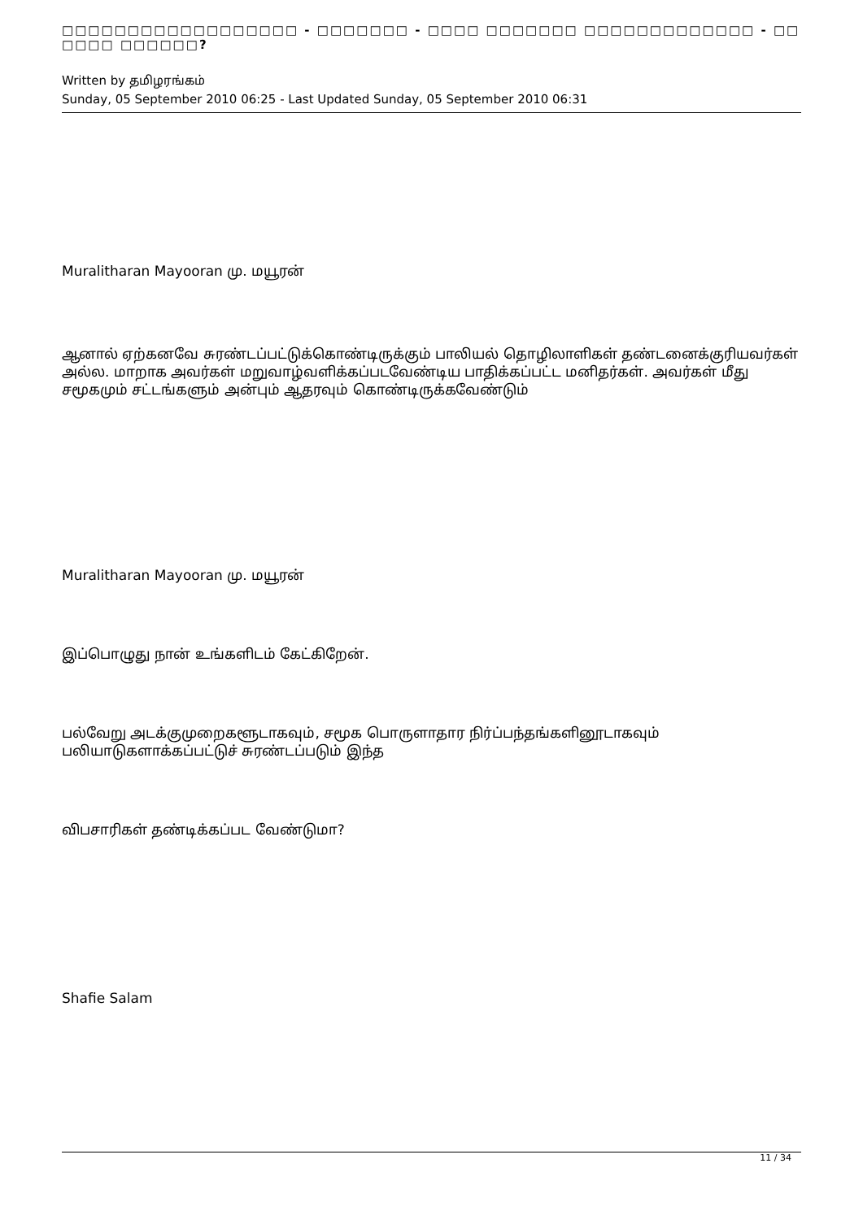□□□□□□□□□□□□□□□□□□ - □□□□□□□ - □□□□ □□□□□□□ □□□□□□□□□□□□□ - □□ □□□□ □□□□□□?
Written by தமிழரங்கம்
Sunday, 05 September 2010 06:25 - Last Updated Sunday, 05 September 2010 06:31
Muralitharan Mayooran மு. மயூரன்
ஆனால் ஏற்கனவே சுரண்டப்பட்டுக்கொண்டிருக்கும் பாலியல் தொழிலாளிகள் தண்டனைக்குரியவர்கள் அல்ல. மாறாக அவர்கள் மறுவாழ்வளிக்கப்படவேண்டிய பாதிக்கப்பட்ட மனிதர்கள். அவர்கள் மீது சமூகமும் சட்டங்களும் அன்பும் ஆதரவும் கொண்டிருக்கவேண்டும்
Muralitharan Mayooran மு. மயூரன்
இப்பொழுது நான் உங்களிடம் கேட்கிறேன்.
பல்வேறு அடக்குமுறைகளூடாகவும், சமூக பொருளாதார நிர்ப்பந்தங்களினூடாகவும் பலியாடுகளாக்கப்பட்டுச் சுரண்டப்படும் இந்த
விபசாரிகள் தண்டிக்கப்பட வேண்டுமா?
Shafie Salam
11 / 34